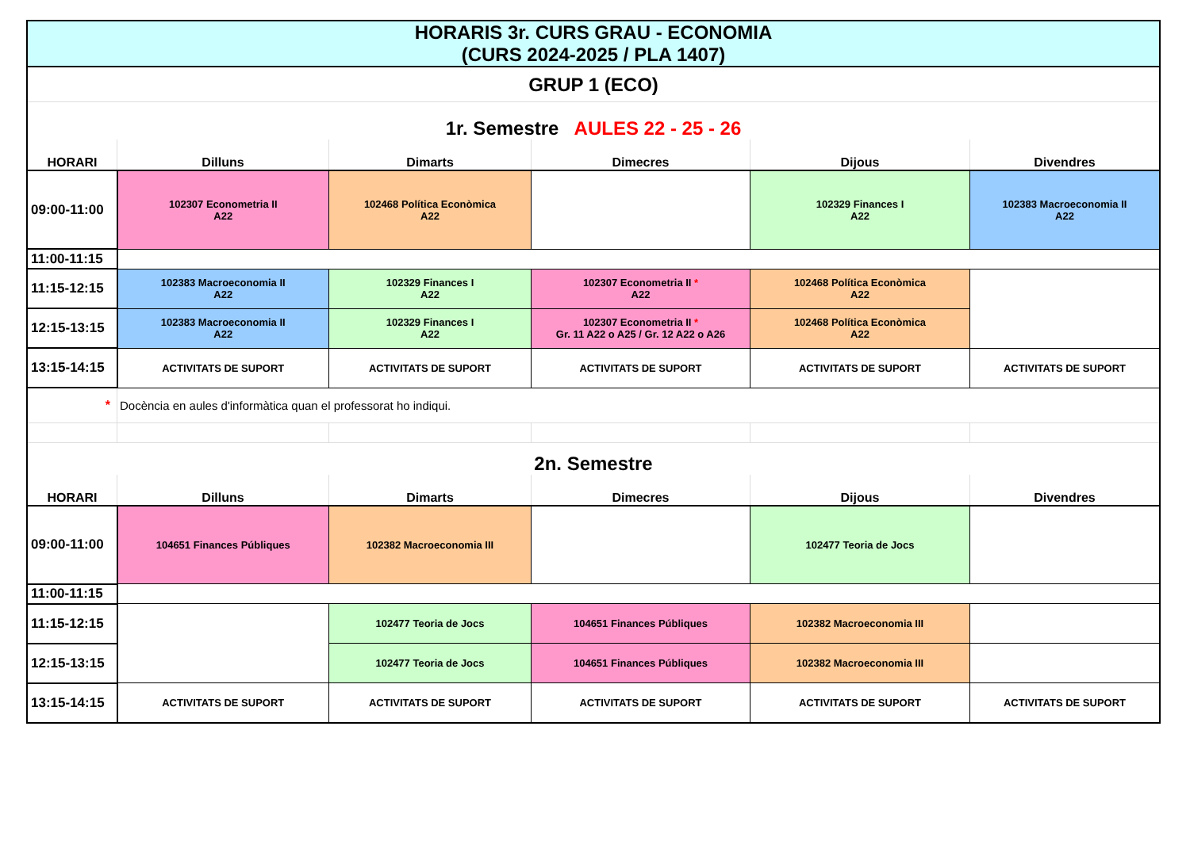| HORARIS 3r. CURS GRAU - ECONOMIA (CURS 2024-2025 / PLA 1407) | | | | | |
| GRUP 1 (ECO) | | | | | |
| 1r. Semestre AULES 22 - 25 - 26 | | | | | |
| HORARI | Dilluns | Dimarts | Dimecres | Dijous | Divendres |
| 09:00-11:00 | 102307 Econometria II A22 | 102468 Política Econòmica A22 | | 102329 Finances I A22 | 102383 Macroeconomia II A22 |
| 11:00-11:15 | | | | | |
| 11:15-12:15 | 102383 Macroeconomia II A22 | 102329 Finances I A22 | 102307 Econometria II * A22 | 102468 Política Econòmica A22 | |
| 12:15-13:15 | 102383 Macroeconomia II A22 | 102329 Finances I A22 | 102307 Econometria II * Gr. 11 A22 o A25 / Gr. 12 A22 o A26 | 102468 Política Econòmica A22 | |
| 13:15-14:15 | ACTIVITATS DE SUPORT | ACTIVITATS DE SUPORT | ACTIVITATS DE SUPORT | ACTIVITATS DE SUPORT | ACTIVITATS DE SUPORT |
| * | Docència en aules d'informàtica quan el professorat ho indiqui. | | | | |
| 2n. Semestre | | | | | |
| HORARI | Dilluns | Dimarts | Dimecres | Dijous | Divendres |
| 09:00-11:00 | 104651 Finances Públiques | 102382 Macroeconomia III | | 102477 Teoria de Jocs | |
| 11:00-11:15 | | | | | |
| 11:15-12:15 | | 102477 Teoria de Jocs | 104651 Finances Públiques | 102382 Macroeconomia III | |
| 12:15-13:15 | | 102477 Teoria de Jocs | 104651 Finances Públiques | 102382 Macroeconomia III | |
| 13:15-14:15 | ACTIVITATS DE SUPORT | ACTIVITATS DE SUPORT | ACTIVITATS DE SUPORT | ACTIVITATS DE SUPORT | ACTIVITATS DE SUPORT |